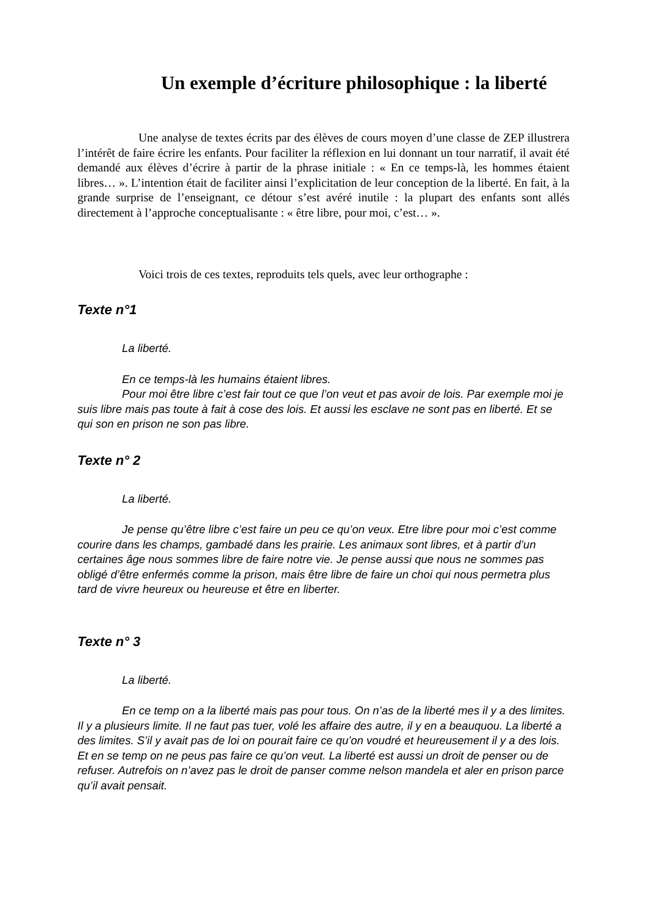Un exemple d’écriture philosophique : la liberté
Une analyse de textes écrits par des élèves de cours moyen d’une classe de ZEP illustrera l’intérêt de faire écrire les enfants. Pour faciliter la réflexion en lui donnant un tour narratif, il avait été demandé aux élèves d’écrire à partir de la phrase initiale : « En ce temps-là, les hommes étaient libres… ». L’intention était de faciliter ainsi l’explicitation de leur conception de la liberté. En fait, à la grande surprise de l’enseignant, ce détour s’est avéré inutile : la plupart des enfants sont allés directement à l’approche conceptualisante : « être libre, pour moi, c’est… ».
Voici trois de ces textes, reproduits tels quels, avec leur orthographe :
Texte n°1
La liberté.
En ce temps-là les humains étaient libres.
Pour moi être libre c’est fair tout ce que l’on veut et pas avoir de lois. Par exemple moi je suis libre mais pas toute à fait à cose des lois. Et aussi les esclave ne sont pas en liberté. Et se qui son en prison ne son pas libre.
Texte n° 2
La liberté.
Je pense qu’être libre c’est faire un peu ce qu’on veux. Etre libre pour moi c’est comme courire dans les champs, gambadé dans les prairie. Les animaux sont libres, et à partir d’un certaines âge nous sommes libre de faire notre vie. Je pense aussi que nous ne sommes pas obligé d’être enfermés comme la prison, mais être libre de faire un choi qui nous permetra plus tard de vivre heureux ou heureuse et être en liberter.
Texte n° 3
La liberté.
En ce temp on a la liberté mais pas pour tous. On n’as de la liberté mes il y a des limites. Il y a plusieurs limite. Il ne faut pas tuer, volé les affaire des autre, il y en a beauquou. La liberté a des limites. S’il y avait pas de loi on pourait faire ce qu’on voudré et heureusement il y a des lois. Et en se temp on ne peus pas faire ce qu’on veut. La liberté est aussi un droit de penser ou de refuser. Autrefois on n’avez pas le droit de panser comme nelson mandela et aler en prison parce qu’il avait pensait.